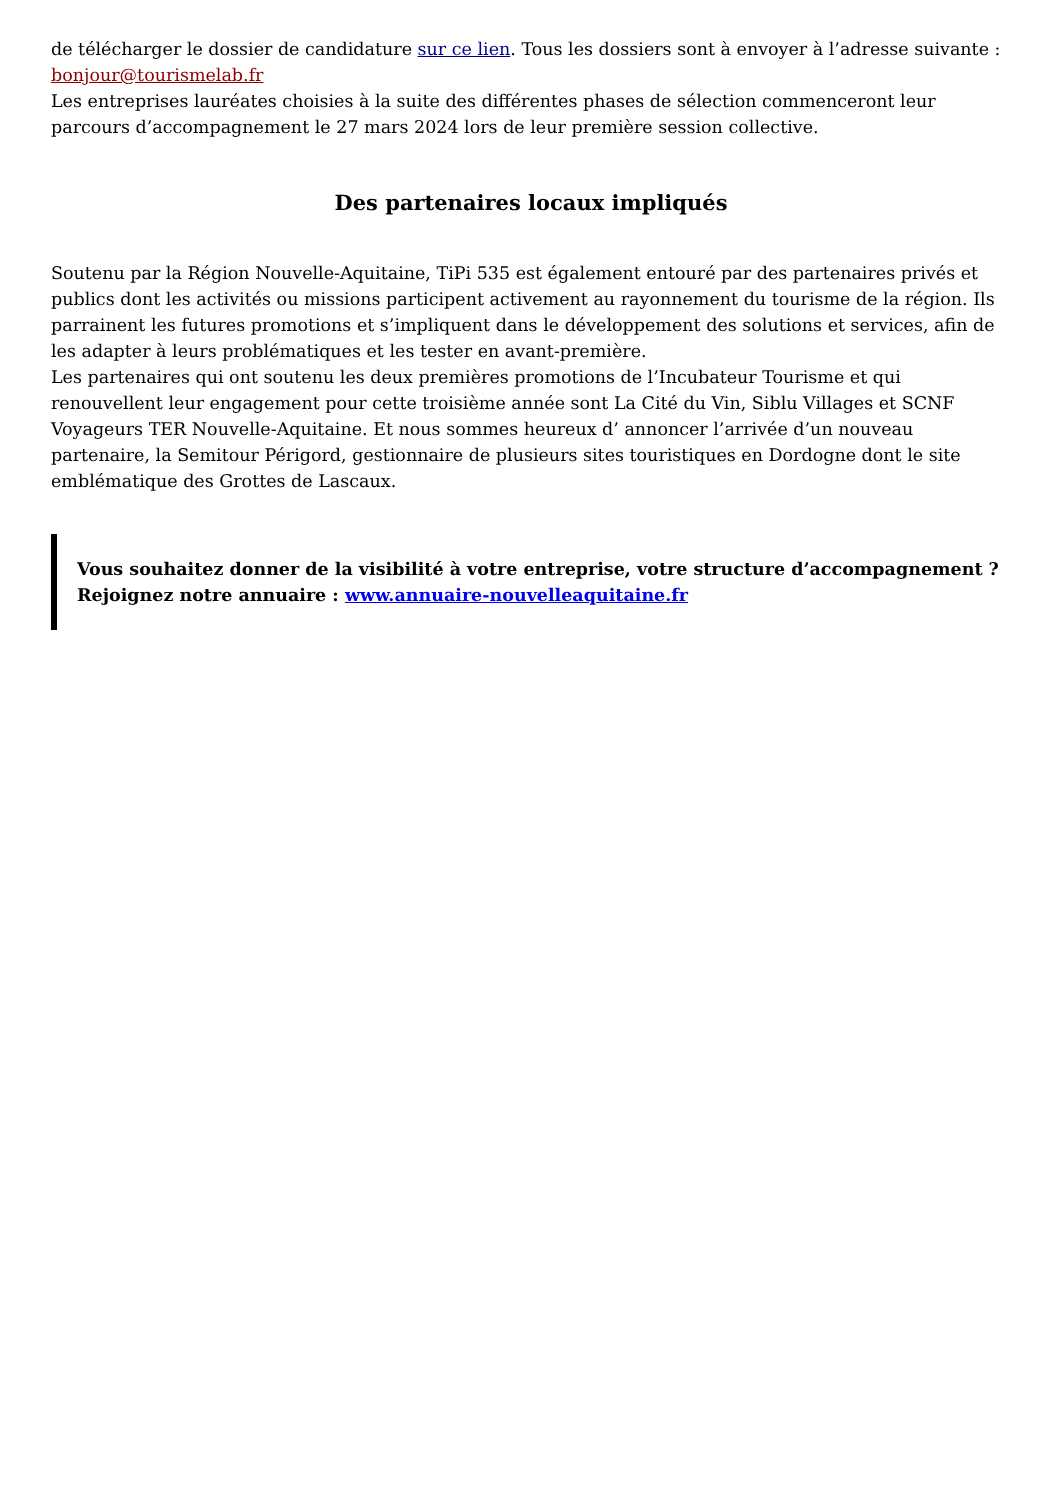de télécharger le dossier de candidature sur ce lien. Tous les dossiers sont à envoyer à l’adresse suivante : bonjour@tourismelab.fr
Les entreprises lauréates choisies à la suite des différentes phases de sélection commenceront leur parcours d’accompagnement le 27 mars 2024 lors de leur première session collective.
Des partenaires locaux impliqués
Soutenu par la Région Nouvelle-Aquitaine, TiPi 535 est également entouré par des partenaires privés et publics dont les activités ou missions participent activement au rayonnement du tourisme de la région. Ils parrainent les futures promotions et s’impliquent dans le développement des solutions et services, afin de les adapter à leurs problématiques et les tester en avant-première.
Les partenaires qui ont soutenu les deux premières promotions de l’Incubateur Tourisme et qui renouvellent leur engagement pour cette troisième année sont La Cité du Vin, Siblu Villages et SCNF Voyageurs TER Nouvelle-Aquitaine. Et nous sommes heureux d’ annoncer l’arrivée d’un nouveau partenaire, la Semitour Périgord, gestionnaire de plusieurs sites touristiques en Dordogne dont le site emblématique des Grottes de Lascaux.
Vous souhaitez donner de la visibilité à votre entreprise, votre structure d’accompagnement ?
Rejoignez notre annuaire : www.annuaire-nouvelleaquitaine.fr